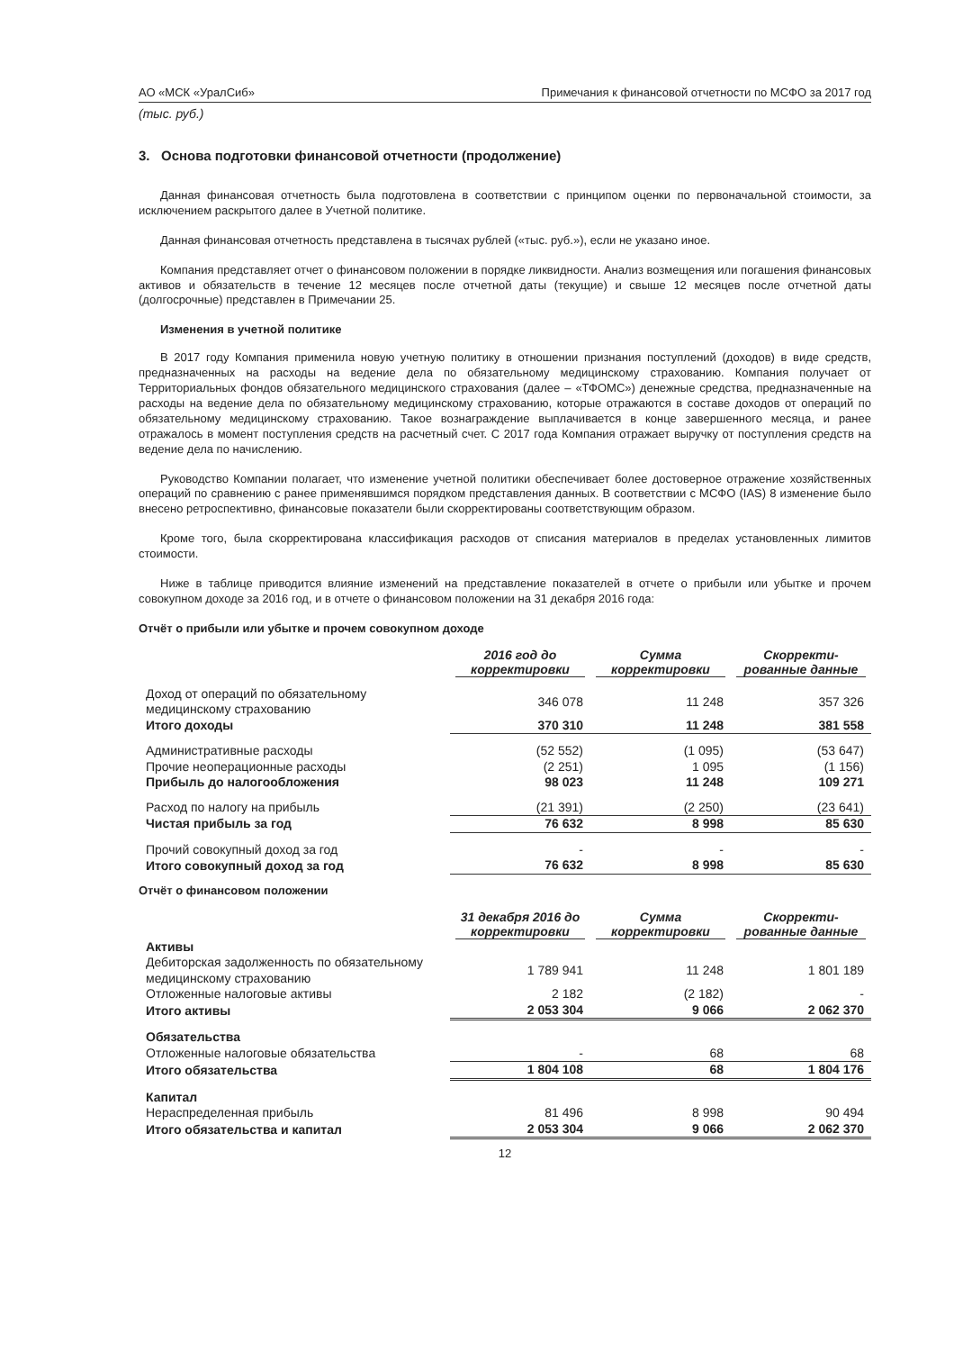АО «МСК «УралСиб» Примечания к финансовой отчетности по МСФО за 2017 год
(тыс. руб.)
3. Основа подготовки финансовой отчетности (продолжение)
Данная финансовая отчетность была подготовлена в соответствии с принципом оценки по первоначальной стоимости, за исключением раскрытого далее в Учетной политике.
Данная финансовая отчетность представлена в тысячах рублей («тыс. руб.»), если не указано иное.
Компания представляет отчет о финансовом положении в порядке ликвидности. Анализ возмещения или погашения финансовых активов и обязательств в течение 12 месяцев после отчетной даты (текущие) и свыше 12 месяцев после отчетной даты (долгосрочные) представлен в Примечании 25.
Изменения в учетной политике
В 2017 году Компания применила новую учетную политику в отношении признания поступлений (доходов) в виде средств, предназначенных на расходы на ведение дела по обязательному медицинскому страхованию. Компания получает от Территориальных фондов обязательного медицинского страхования (далее – «ТФОМС») денежные средства, предназначенные на расходы на ведение дела по обязательному медицинскому страхованию, которые отражаются в составе доходов от операций по обязательному медицинскому страхованию. Такое вознаграждение выплачивается в конце завершенного месяца, и ранее отражалось в момент поступления средств на расчетный счет. С 2017 года Компания отражает выручку от поступления средств на ведение дела по начислению.
Руководство Компании полагает, что изменение учетной политики обеспечивает более достоверное отражение хозяйственных операций по сравнению с ранее применявшимся порядком представления данных. В соответствии с МСФО (IAS) 8 изменение было внесено ретроспективно, финансовые показатели были скорректированы соответствующим образом.
Кроме того, была скорректирована классификация расходов от списания материалов в пределах установленных лимитов стоимости.
Ниже в таблице приводится влияние изменений на представление показателей в отчете о прибыли или убытке и прочем совокупном доходе за 2016 год, и в отчете о финансовом положении на 31 декабря 2016 года:
Отчёт о прибыли или убытке и прочем совокупном доходе
| | 2016 год до корректировки | Сумма корректировки | Скорректи-рованные данные |
| --- | --- | --- | --- |
| Доход от операций по обязательному медицинскому страхованию | 346 078 | 11 248 | 357 326 |
| Итого доходы | 370 310 | 11 248 | 381 558 |
| Административные расходы | (52 552) | (1 095) | (53 647) |
| Прочие неоперационные расходы | (2 251) | 1 095 | (1 156) |
| Прибыль до налогообложения | 98 023 | 11 248 | 109 271 |
| Расход по налогу на прибыль | (21 391) | (2 250) | (23 641) |
| Чистая прибыль за год | 76 632 | 8 998 | 85 630 |
| Прочий совокупный доход за год | - | - | - |
| Итого совокупный доход за год | 76 632 | 8 998 | 85 630 |
Отчёт о финансовом положении
| | 31 декабря 2016 до корректировки | Сумма корректировки | Скорректи-рованные данные |
| --- | --- | --- | --- |
| Активы | | | |
| Дебиторская задолженность по обязательному медицинскому страхованию | 1 789 941 | 11 248 | 1 801 189 |
| Отложенные налоговые активы | 2 182 | (2 182) | - |
| Итого активы | 2 053 304 | 9 066 | 2 062 370 |
| Обязательства | | | |
| Отложенные налоговые обязательства | - | 68 | 68 |
| Итого обязательства | 1 804 108 | 68 | 1 804 176 |
| Капитал | | | |
| Нераспределенная прибыль | 81 496 | 8 998 | 90 494 |
| Итого обязательства и капитал | 2 053 304 | 9 066 | 2 062 370 |
12